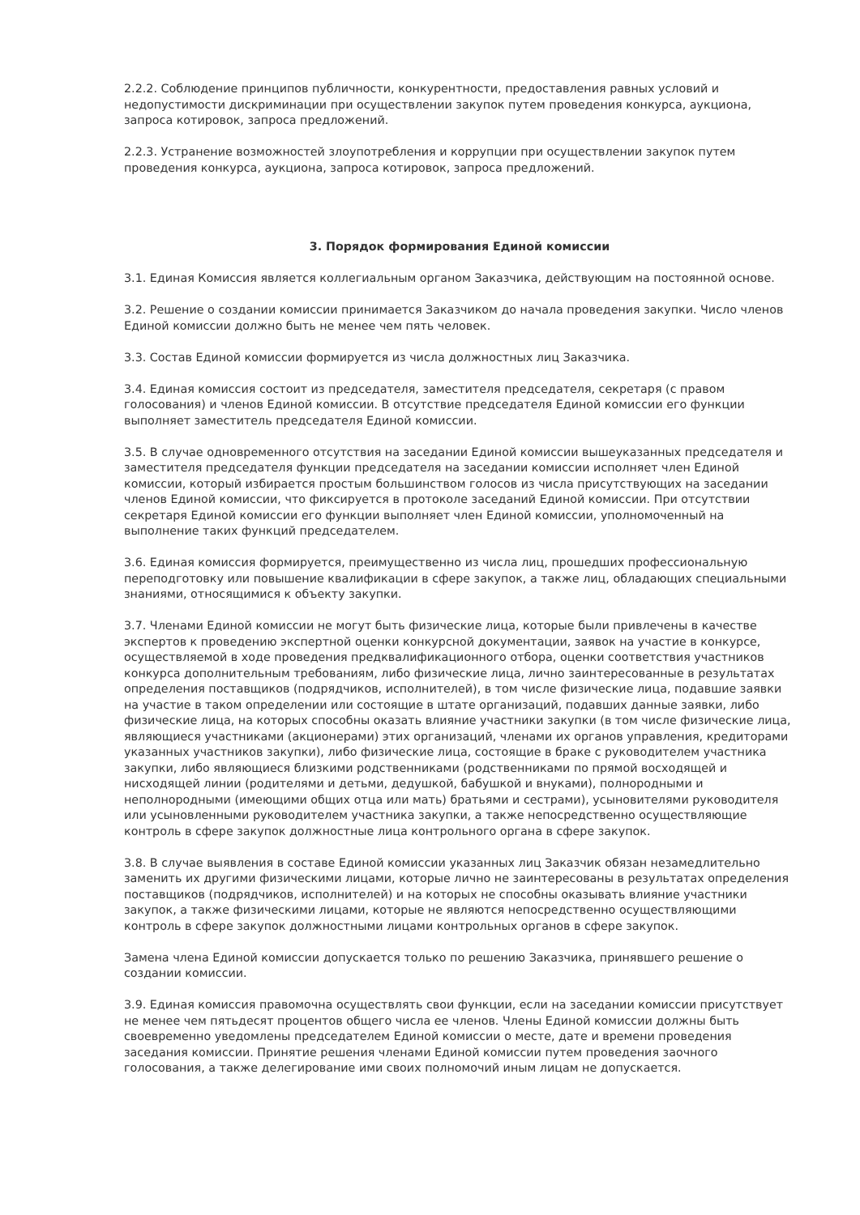2.2.2. Соблюдение принципов публичности, конкурентности, предоставления равных условий и недопустимости дискриминации при осуществлении закупок путем проведения конкурса, аукциона, запроса котировок, запроса предложений.
2.2.3. Устранение возможностей злоупотребления и коррупции при осуществлении закупок путем проведения конкурса, аукциона, запроса котировок, запроса предложений.
3. Порядок формирования Единой комиссии
3.1. Единая Комиссия является коллегиальным органом Заказчика, действующим на постоянной основе.
3.2. Решение о создании комиссии принимается Заказчиком до начала проведения закупки. Число членов Единой комиссии должно быть не менее чем пять человек.
3.3. Состав Единой комиссии формируется из числа должностных лиц Заказчика.
3.4. Единая комиссия состоит из председателя, заместителя председателя, секретаря (с правом голосования) и членов Единой комиссии. В отсутствие председателя Единой комиссии его функции выполняет заместитель председателя Единой комиссии.
3.5. В случае одновременного отсутствия на заседании Единой комиссии вышеуказанных председателя и заместителя председателя функции председателя на заседании комиссии исполняет член Единой комиссии, который избирается простым большинством голосов из числа присутствующих на заседании членов Единой комиссии, что фиксируется в протоколе заседаний Единой комиссии. При отсутствии секретаря Единой комиссии его функции выполняет член Единой комиссии, уполномоченный на выполнение таких функций председателем.
3.6. Единая комиссия формируется, преимущественно из числа лиц, прошедших профессиональную переподготовку или повышение квалификации в сфере закупок, а также лиц, обладающих специальными знаниями, относящимися к объекту закупки.
3.7. Членами Единой комиссии не могут быть физические лица, которые были привлечены в качестве экспертов к проведению экспертной оценки конкурсной документации, заявок на участие в конкурсе, осуществляемой в ходе проведения предквалификационного отбора, оценки соответствия участников конкурса дополнительным требованиям, либо физические лица, лично заинтересованные в результатах определения поставщиков (подрядчиков, исполнителей), в том числе физические лица, подавшие заявки на участие в таком определении или состоящие в штате организаций, подавших данные заявки, либо физические лица, на которых способны оказать влияние участники закупки (в том числе физические лица, являющиеся участниками (акционерами) этих организаций, членами их органов управления, кредиторами указанных участников закупки), либо физические лица, состоящие в браке с руководителем участника закупки, либо являющиеся близкими родственниками (родственниками по прямой восходящей и нисходящей линии (родителями и детьми, дедушкой, бабушкой и внуками), полнородными и неполнородными (имеющими общих отца или мать) братьями и сестрами), усыновителями руководителя или усыновленными руководителем участника закупки, а также непосредственно осуществляющие контроль в сфере закупок должностные лица контрольного органа в сфере закупок.
3.8. В случае выявления в составе Единой комиссии указанных лиц Заказчик обязан незамедлительно заменить их другими физическими лицами, которые лично не заинтересованы в результатах определения поставщиков (подрядчиков, исполнителей) и на которых не способны оказывать влияние участники закупок, а также физическими лицами, которые не являются непосредственно осуществляющими контроль в сфере закупок должностными лицами контрольных органов в сфере закупок.
Замена члена Единой комиссии допускается только по решению Заказчика, принявшего решение о создании комиссии.
3.9. Единая комиссия правомочна осуществлять свои функции, если на заседании комиссии присутствует не менее чем пятьдесят процентов общего числа ее членов. Члены Единой комиссии должны быть своевременно уведомлены председателем Единой комиссии о месте, дате и времени проведения заседания комиссии. Принятие решения членами Единой комиссии путем проведения заочного голосования, а также делегирование ими своих полномочий иным лицам не допускается.